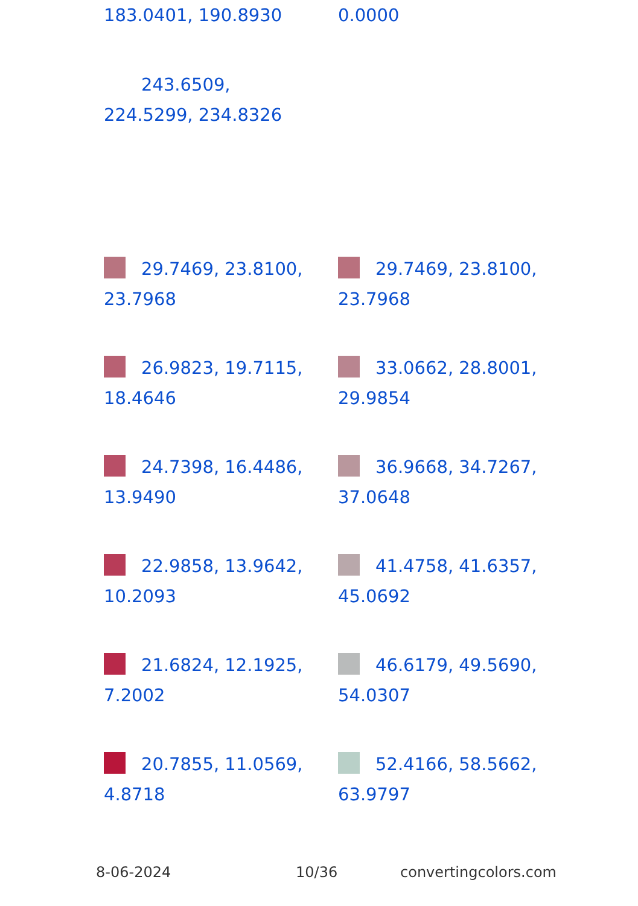183.0401, 190.8930 0.0000
243.6509, 224.5299, 234.8326
29.7469, 23.8100, 23.7968
29.7469, 23.8100, 23.7968
26.9823, 19.7115, 18.4646
33.0662, 28.8001, 29.9854
24.7398, 16.4486, 13.9490
36.9668, 34.7267, 37.0648
22.9858, 13.9642, 10.2093
41.4758, 41.6357, 45.0692
21.6824, 12.1925, 7.2002
46.6179, 49.5690, 54.0307
20.7855, 11.0569, 4.8718
52.4166, 58.5662, 63.9797
8-06-2024 10/36 convertingcolors.com